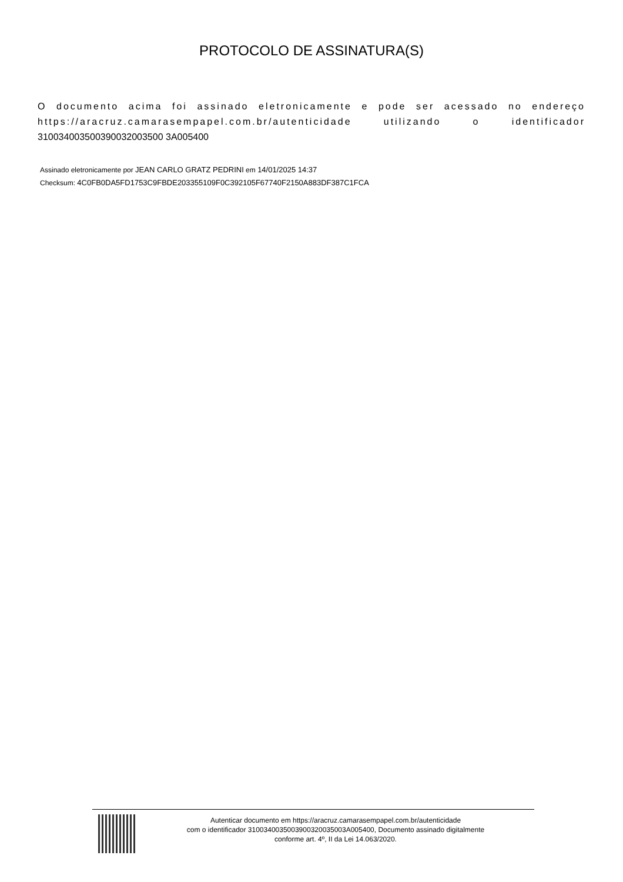PROTOCOLO DE ASSINATURA(S)
O documento acima foi assinado eletronicamente e pode ser acessado no endereço https://aracruz.camarasempapel.com.br/autenticidade utilizando o identificador 310034003500390032003500 3A005400
Assinado eletronicamente por JEAN CARLO GRATZ PEDRINI em 14/01/2025 14:37
Checksum: 4C0FB0DA5FD1753C9FBDE203355109F0C392105F67740F2150A883DF387C1FCA
Autenticar documento em https://aracruz.camarasempapel.com.br/autenticidade
com o identificador 3100340035003900320035003A005400, Documento assinado digitalmente
conforme art. 4º, II da Lei 14.063/2020.